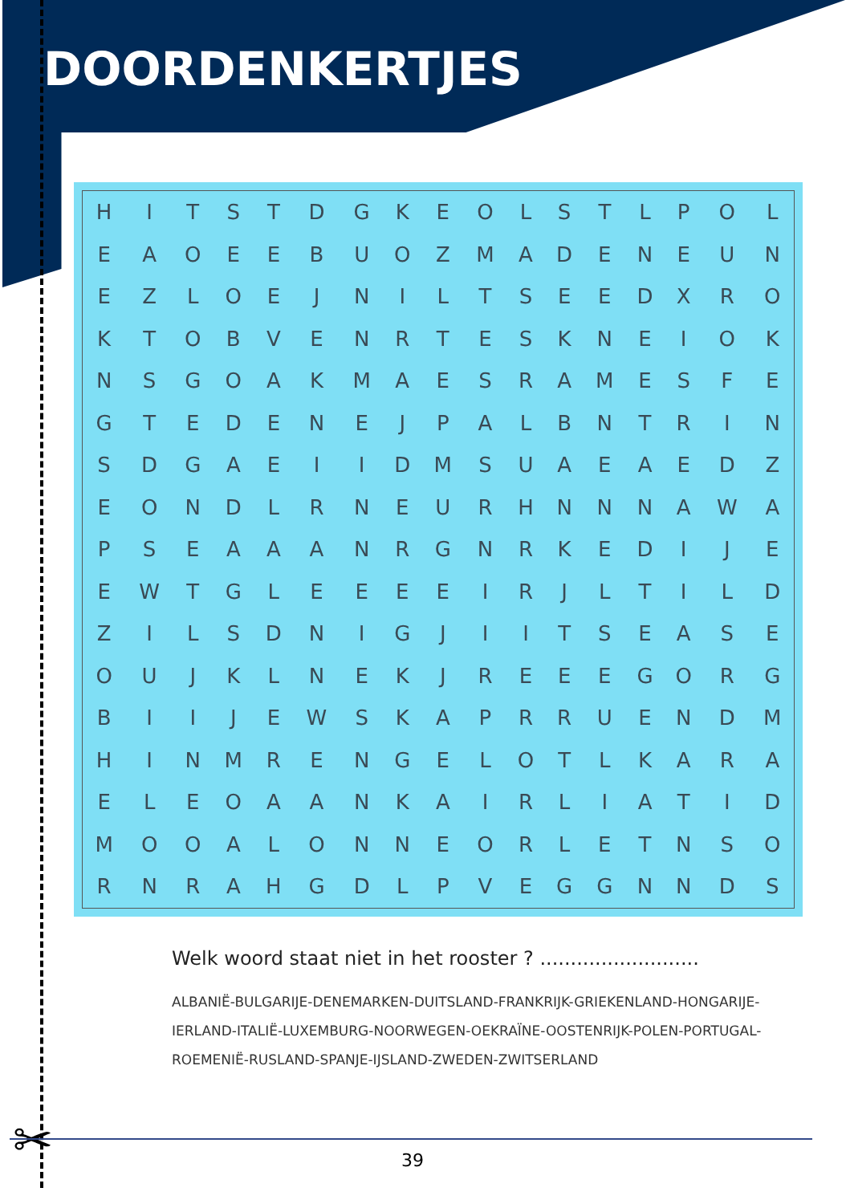DOORDENKERTJES
| H | I | T | S | T | D | G | K | E | O | L | S | T | L | P | O | L |
| E | A | O | E | E | B | U | O | Z | M | A | D | E | N | E | U | N |
| E | Z | L | O | E | J | N | I | L | T | S | E | E | D | X | R | O |
| K | T | O | B | V | E | N | R | T | E | S | K | N | E | I | O | K |
| N | S | G | O | A | K | M | A | E | S | R | A | M | E | S | F | E |
| G | T | E | D | E | N | E | J | P | A | L | B | N | T | R | I | N |
| S | D | G | A | E | I | I | D | M | S | U | A | E | A | E | D | Z |
| E | O | N | D | L | R | N | E | U | R | H | N | N | N | A | W | A |
| P | S | E | A | A | A | N | R | G | N | R | K | E | D | I | J | E |
| E | W | T | G | L | E | E | E | E | I | R | J | L | T | I | L | D |
| Z | I | L | S | D | N | I | G | J | I | I | T | S | E | A | S | E |
| O | U | J | K | L | N | E | K | J | R | E | E | E | G | O | R | G |
| B | I | I | J | E | W | S | K | A | P | R | R | U | E | N | D | M |
| H | I | N | M | R | E | N | G | E | L | O | T | L | K | A | R | A |
| E | L | E | O | A | A | N | K | A | I | R | L | I | A | T | I | D |
| M | O | O | A | L | O | N | N | E | O | R | L | E | T | N | S | O |
| R | N | R | A | H | G | D | L | P | V | E | G | G | N | N | D | S |
Welk woord staat niet in het rooster ? ..........................
ALBANIË-BULGARIJE-DENEMARKEN-DUITSLAND-FRANKRIJK-GRIEKENLAND-HONGARIJE-IERLAND-ITALIË-LUXEMBURG-NOORWEGEN-OEKRAÏNE-OOSTENRIJK-POLEN-PORTUGAL-ROEMENIË-RUSLAND-SPANJE-IJSLAND-ZWEDEN-ZWITSERLAND
✂ 39